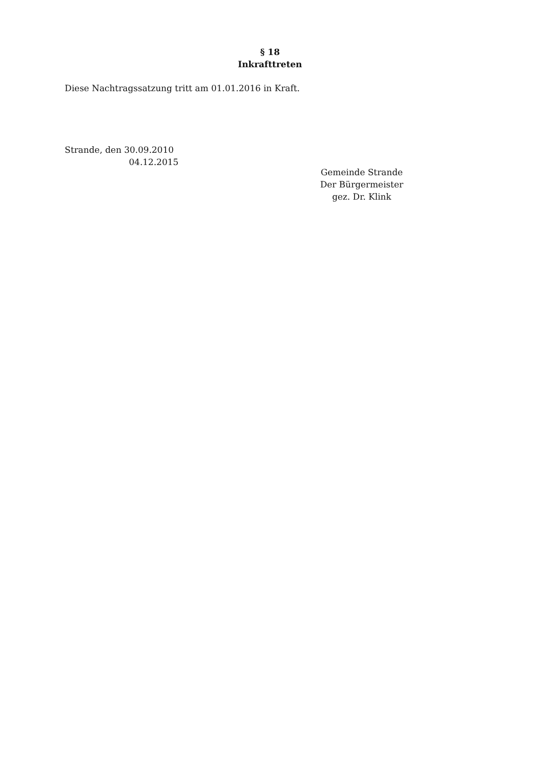§ 18
Inkrafttreten
Diese Nachtragssatzung tritt am 01.01.2016 in Kraft.
Strande, den 30.09.2010
04.12.2015
Gemeinde Strande
Der Bürgermeister
gez. Dr. Klink